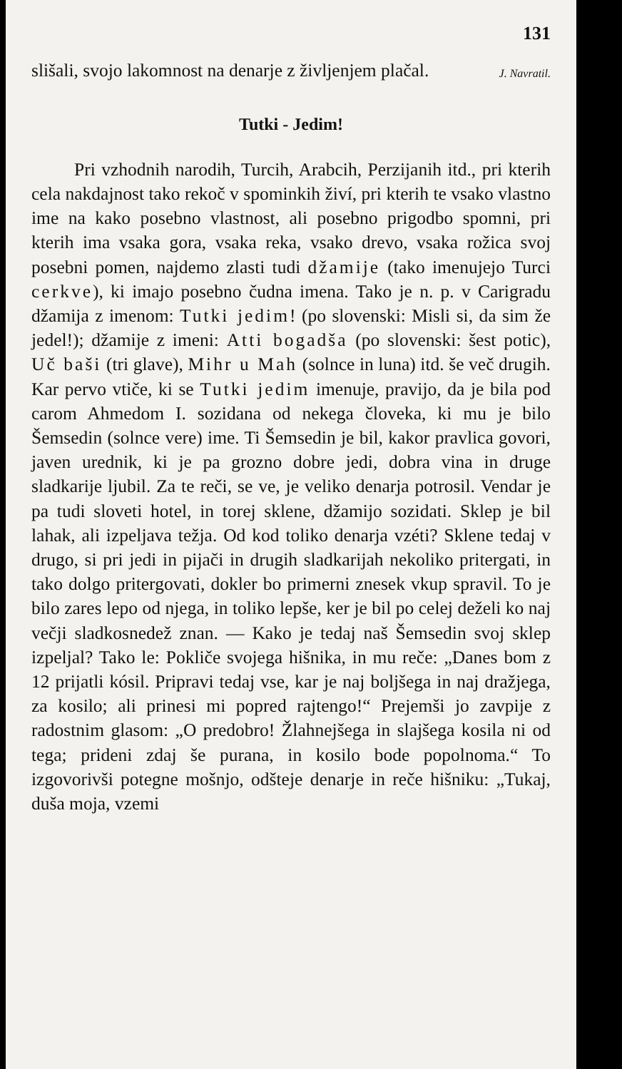131
slišali, svojo lakomnost na denarje z življenjem plačal.
J. Navratil.
Tutki - Jedim!
Pri vzhodnih narodih, Turcih, Arabcih, Perzijanih itd., pri kterih cela nakdajnost tako rekoč v spominkih živí, pri kterih te vsako vlastno ime na kako posebno vlastnost, ali posebno prigodbo spomni, pri kterih ima vsaka gora, vsaka reka, vsako drevo, vsaka rožica svoj posebni pomen, najdemo zlasti tudi džamije (tako imenujejo Turci cerkve), ki imajo posebno čudna imena. Tako je n. p. v Carigradu džamija z imenom: Tutki jedim! (po slovenski: Misli si, da sim že jedel!); džamije z imeni: Atti bogadša (po slovenski: šest potic), Uč baši (tri glave), Mihr u Mah (solnce in luna) itd. še več drugih. Kar pervo vtiče, ki se Tutki jedim imenuje, pravijo, da je bila pod carom Ahmedom I. sozidana od nekega človeka, ki mu je bilo Šemsedin (solnce vere) ime. Ti Šemsedin je bil, kakor pravlica govori, javen urednik, ki je pa grozno dobre jedi, dobra vina in druge sladkarije ljubil. Za te reči, se ve, je veliko denarja potrosil. Vendar je pa tudi sloveti hotel, in torej sklene, džamijo sozidati. Sklep je bil lahak, ali izpeljava težja. Od kod toliko denarja vzéti? Sklene tedaj v drugo, si pri jedi in pijači in drugih sladkarijah nekoliko pritergati, in tako dolgo pritergovati, dokler bo primerni znesek vkup spravil. To je bilo zares lepo od njega, in toliko lepše, ker je bil po celej deželi ko naj večji sladkosnedež znan. — Kako je tedaj naš Šemsedin svoj sklep izpeljal? Tako le: Pokliče svojega hišnika, in mu reče: „Danes bom z 12 prijatli kósil. Pripravi tedaj vse, kar je naj boljšega in naj dražjega, za kosilo; ali prinesi mi popred rajtengo!“ Prejemši jo zavpije z radostnim glasom: „O predobro! Žlahnejšega in slajšega kosila ni od tega; prideni zdaj še purana, in kosilo bode popolnoma.“ To izgovorivši potegne mošnjo, odšteje denarje in reče hišniku: „Tukaj, duša moja, vzemi